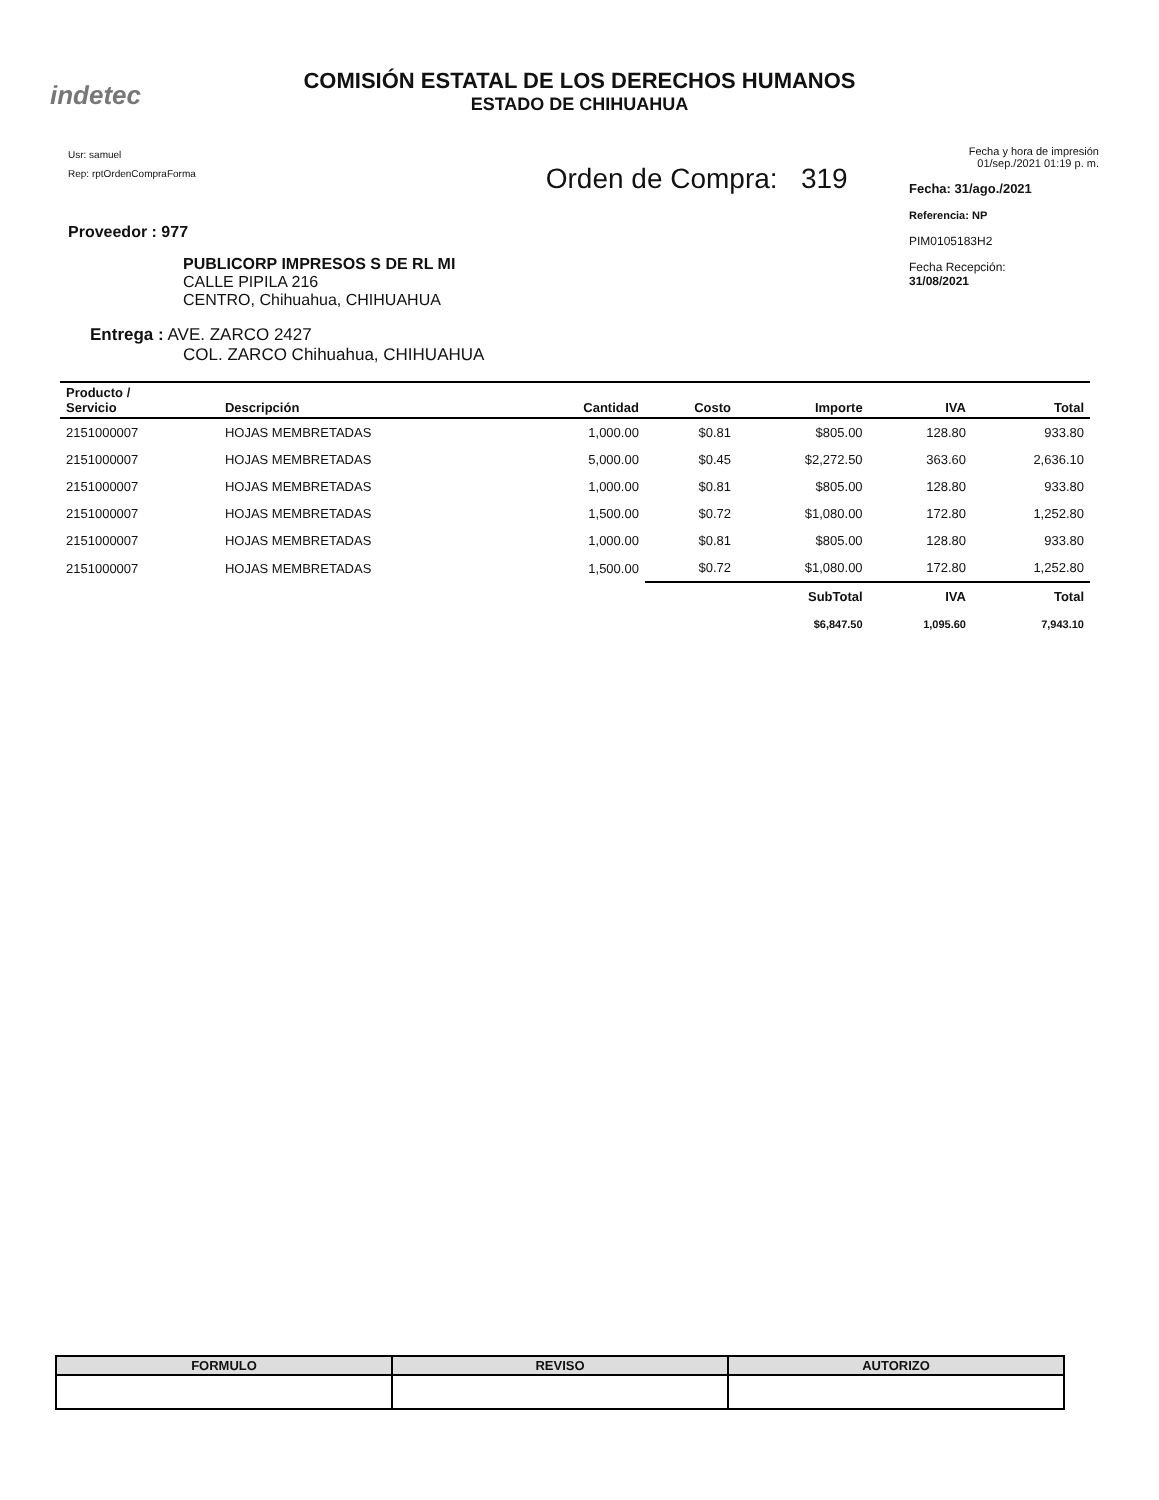indetec
COMISIÓN ESTATAL DE LOS DERECHOS HUMANOS
ESTADO DE CHIHUAHUA
Usr: samuel
Rep: rptOrdenCompraForma
Proveedor : 977
PUBLICORP IMPRESOS S DE RL MI
CALLE PIPILA 216
CENTRO, Chihuahua, CHIHUAHUA
Entrega : AVE. ZARCO 2427
COL. ZARCO Chihuahua, CHIHUAHUA
Orden de Compra: 319
Fecha y hora de impresión 01/sep./2021 01:19 p. m.
Fecha: 31/ago./2021
Referencia: NP
PIM0105183H2
Fecha Recepción:
31/08/2021
| Producto / Servicio | Descripción | Cantidad | Costo | Importe | IVA | Total |
| --- | --- | --- | --- | --- | --- | --- |
| 2151000007 | HOJAS MEMBRETADAS | 1,000.00 | $0.81 | $805.00 | 128.80 | 933.80 |
| 2151000007 | HOJAS MEMBRETADAS | 5,000.00 | $0.45 | $2,272.50 | 363.60 | 2,636.10 |
| 2151000007 | HOJAS MEMBRETADAS | 1,000.00 | $0.81 | $805.00 | 128.80 | 933.80 |
| 2151000007 | HOJAS MEMBRETADAS | 1,500.00 | $0.72 | $1,080.00 | 172.80 | 1,252.80 |
| 2151000007 | HOJAS MEMBRETADAS | 1,000.00 | $0.81 | $805.00 | 128.80 | 933.80 |
| 2151000007 | HOJAS MEMBRETADAS | 1,500.00 | $0.72 | $1,080.00 | 172.80 | 1,252.80 |
| | | | | SubTotal | IVA | Total |
| | | | | $6,847.50 | 1,095.60 | 7,943.10 |
| FORMULO | REVISO | AUTORIZO |
| --- | --- | --- |